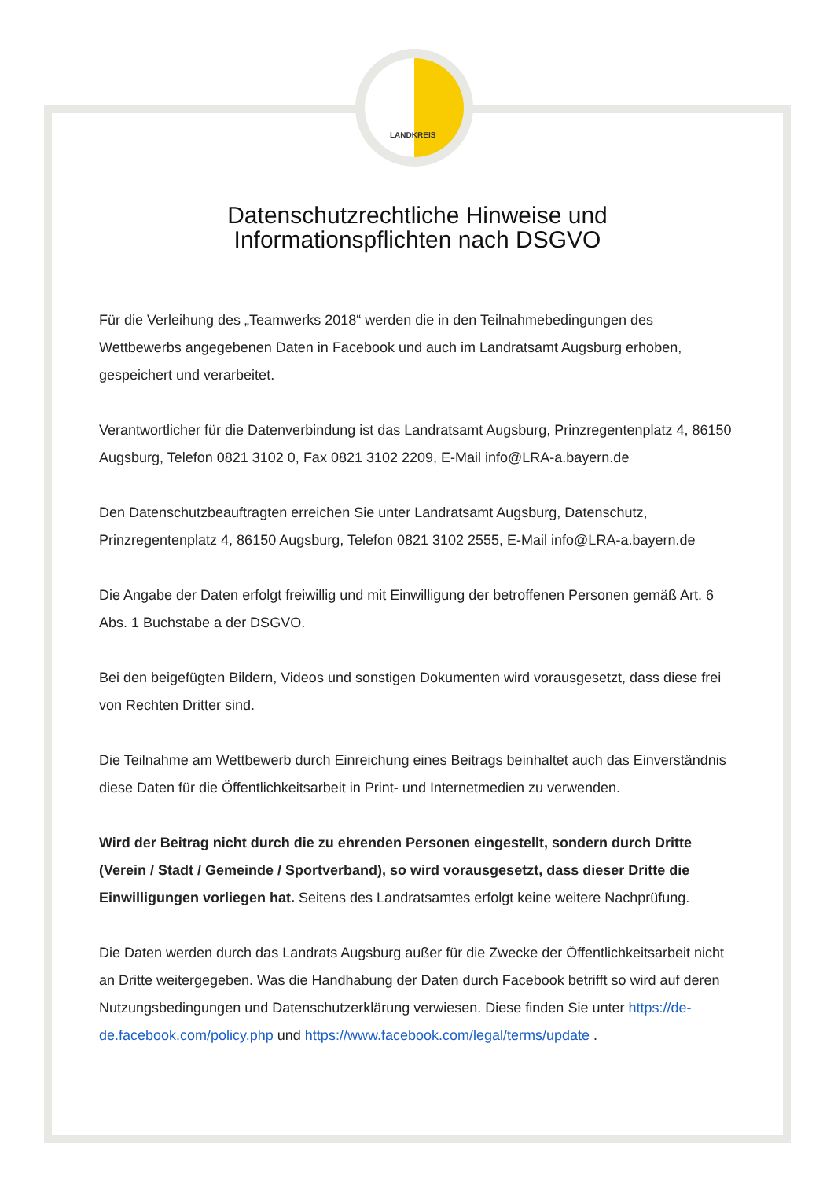LANDKREIS
Datenschutzrechtliche Hinweise und
Informationspflichten nach DSGVO
Für die Verleihung des „Teamwerks 2018“ werden die in den Teilnahmebedingungen des Wettbewerbs angegebenen Daten in Facebook und auch im Landratsamt Augsburg erhoben, gespeichert und verarbeitet.
Verantwortlicher für die Datenverbindung ist das Landratsamt Augsburg, Prinzregentenplatz 4, 86150 Augsburg, Telefon 0821 3102 0, Fax 0821 3102 2209, E-Mail info@LRA-a.bayern.de
Den Datenschutzbeauftragten erreichen Sie unter Landratsamt Augsburg, Datenschutz, Prinzregentenplatz 4, 86150 Augsburg, Telefon 0821 3102 2555, E-Mail info@LRA-a.bayern.de
Die Angabe der Daten erfolgt freiwillig und mit Einwilligung der betroffenen Personen gemäß Art. 6 Abs. 1 Buchstabe a der DSGVO.
Bei den beigefügten Bildern, Videos und sonstigen Dokumenten wird vorausgesetzt, dass diese frei von Rechten Dritter sind.
Die Teilnahme am Wettbewerb durch Einreichung eines Beitrags beinhaltet auch das Einverständnis diese Daten für die Öffentlichkeitsarbeit in Print- und Internetmedien zu verwenden.
Wird der Beitrag nicht durch die zu ehrenden Personen eingestellt, sondern durch Dritte (Verein / Stadt / Gemeinde / Sportverband), so wird vorausgesetzt, dass dieser Dritte die Einwilligungen vorliegen hat. Seitens des Landratsamtes erfolgt keine weitere Nachprüfung.
Die Daten werden durch das Landrats Augsburg außer für die Zwecke der Öffentlichkeitsarbeit nicht an Dritte weitergegeben. Was die Handhabung der Daten durch Facebook betrifft so wird auf deren Nutzungsbedingungen und Datenschutzerklärung verwiesen. Diese finden Sie unter https://de-de.facebook.com/policy.php und https://www.facebook.com/legal/terms/update .